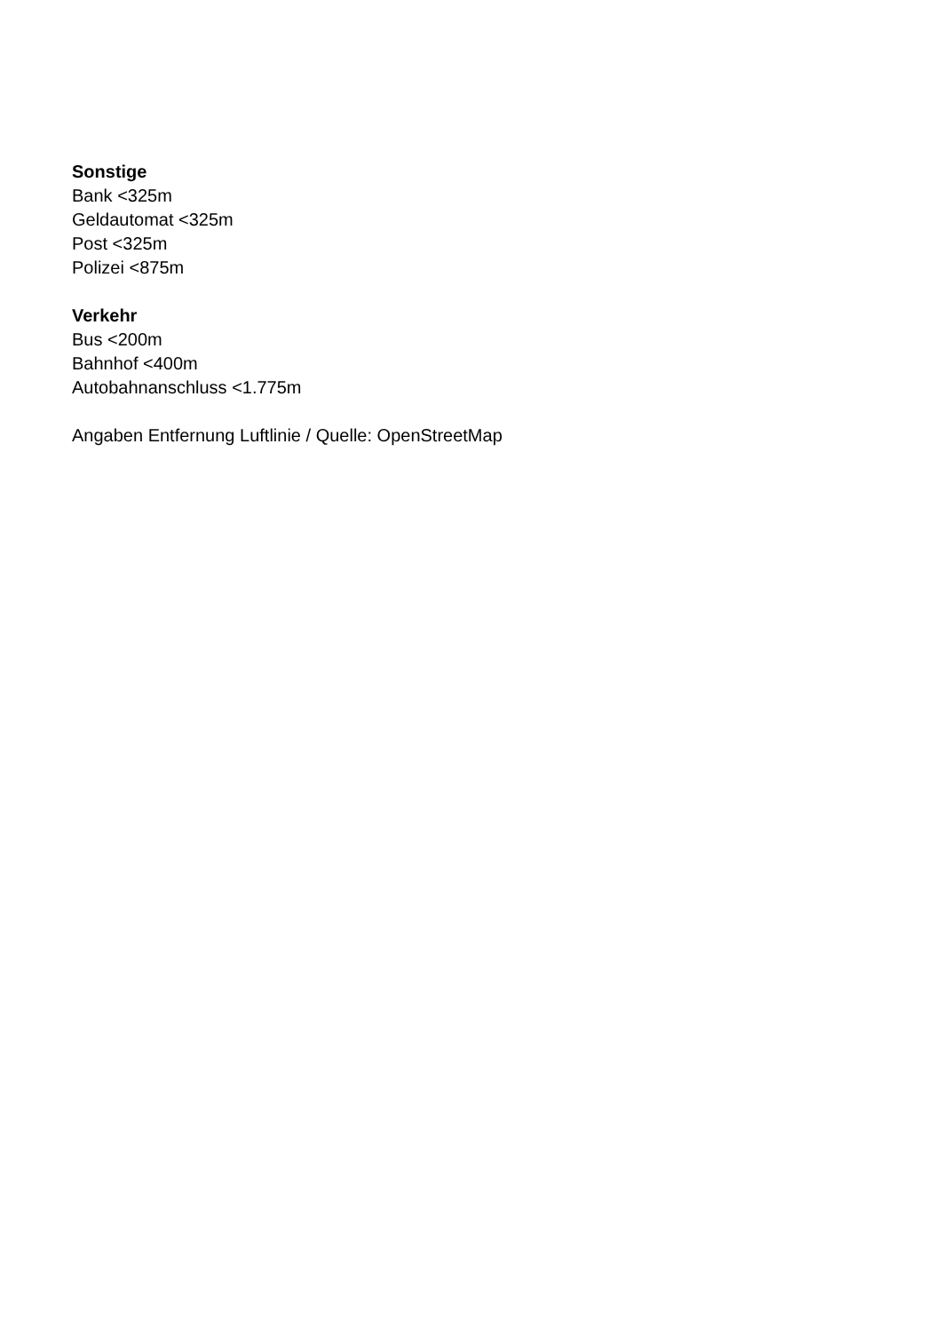Sonstige
Bank <325m
Geldautomat <325m
Post <325m
Polizei <875m
Verkehr
Bus <200m
Bahnhof <400m
Autobahnanschluss <1.775m
Angaben Entfernung Luftlinie / Quelle: OpenStreetMap